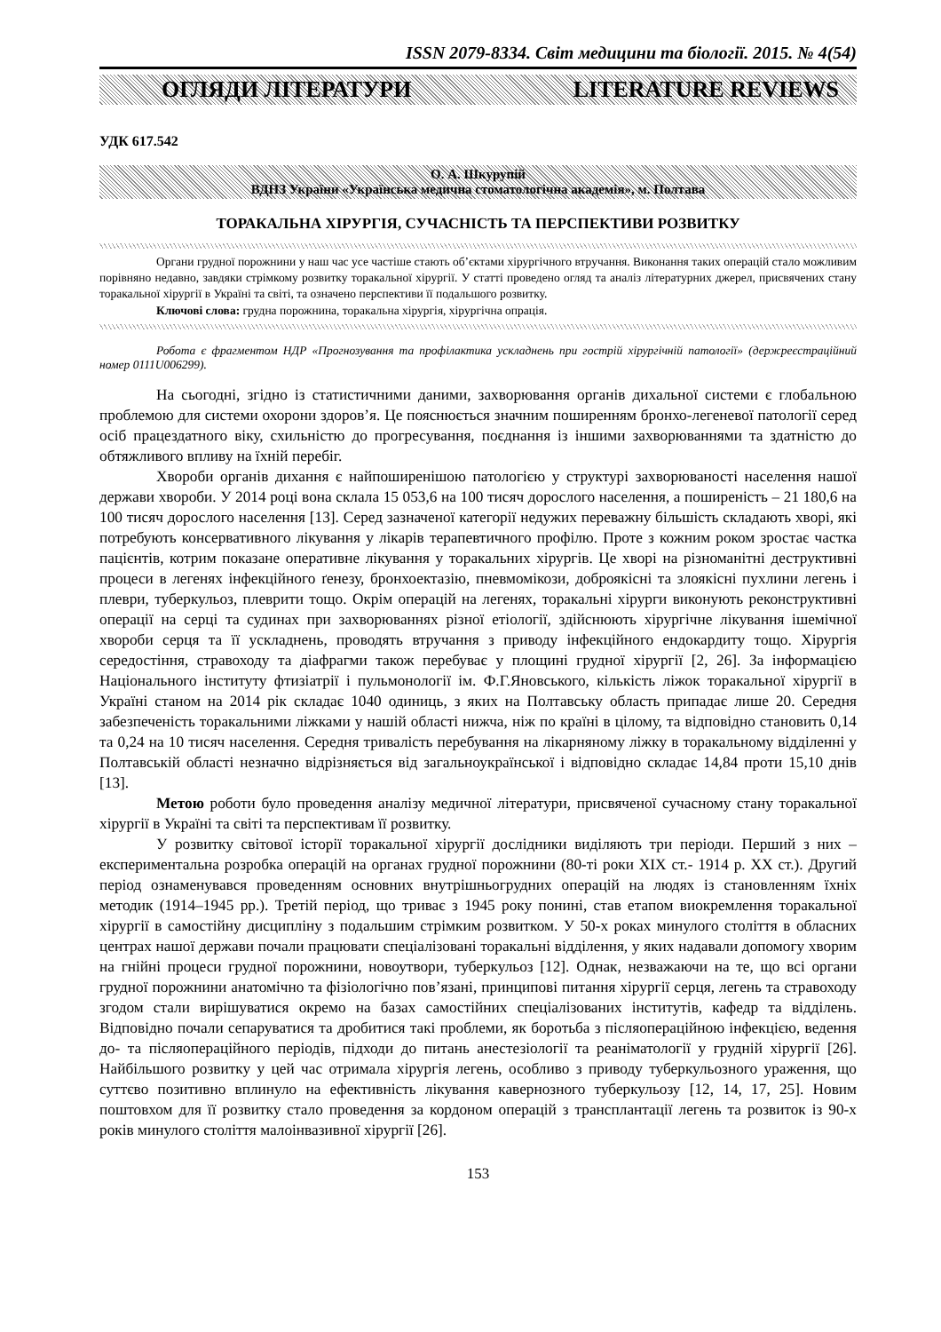ISSN 2079-8334. Світ медицини та біології. 2015. № 4(54)
ОГЛЯДИ ЛІТЕРАТУРИ LITERATURE REVIEWS
УДК 617.542
О. А. Шкурупій
ВДНЗ України «Українська медична стоматологічна академія», м. Полтава
ТОРАКАЛЬНА ХІРУРГІЯ, СУЧАСНІСТЬ ТА ПЕРСПЕКТИВИ РОЗВИТКУ
Органи грудної порожнини у наш час усе частіше стають об’єктами хірургічного втручання. Виконання таких операцій стало можливим порівняно недавно, завдяки стрімкому розвитку торакальної хірургії. У статті проведено огляд та аналіз літературних джерел, присвячених стану торакальної хірургії в Україні та світі, та означено перспективи її подальшого розвитку.
Ключові слова: грудна порожнина, торакальна хірургія, хірургічна опрація.
Робота є фрагментом НДР «Прогнозування та профілактика ускладнень при гострій хірургічній патології» (держреєстраційний номер 0111U006299).
На сьогодні, згідно із статистичними даними, захворювання органів дихальної системи є глобальною проблемою для системи охорони здоров’я. Це пояснюється значним поширенням бронхо-легеневої патології серед осіб працездатного віку, схильністю до прогресування, поєднання із іншими захворюваннями та здатністю до обтяжливого впливу на їхній перебіг.
Хвороби органів дихання є найпоширенішою патологією у структурі захворюваності населення нашої держави хвороби. У 2014 році вона склала 15 053,6 на 100 тисяч дорослого населення, а поширеність – 21 180,6 на 100 тисяч дорослого населення [13]. Серед зазначеної категорії недужих переважну більшість складають хворі, які потребують консервативного лікування у лікарів терапевтичного профілю. Проте з кожним роком зростає частка пацієнтів, котрим показане оперативне лікування у торакальних хірургів. Це хворі на різноманітні деструктивні процеси в легенях інфекційного ґенезу, бронхоектазію, пневмомікози, доброякісні та злоякісні пухлини легень і плеври, туберкульоз, плеврити тощо. Окрім операцій на легенях, торакальні хірурги виконують реконструктивні операції на серці та судинах при захворюваннях різної етіології, здійснюють хірургічне лікування ішемічної хвороби серця та її ускладнень, проводять втручання з приводу інфекційного ендокардиту тощо. Хірургія середостіння, стравоходу та діафрагми також перебуває у площині грудної хірургії [2, 26]. За інформацією Національного інституту фтизіатрії і пульмонології ім. Ф.Г.Яновського, кількість ліжок торакальної хірургії в Україні станом на 2014 рік складає 1040 одиниць, з яких на Полтавську область припадає лише 20. Середня забезпеченість торакальними ліжками у нашій області нижча, ніж по країні в цілому, та відповідно становить 0,14 та 0,24 на 10 тисяч населення. Середня тривалість перебування на лікарняному ліжку в торакальному відділенні у Полтавській області незначно відрізняється від загальноукраїнської і відповідно складає 14,84 проти 15,10 днів [13].
Метою роботи було проведення аналізу медичної літератури, присвяченої сучасному стану торакальної хірургії в Україні та світі та перспективам її розвитку.
У розвитку світової історії торакальної хірургії дослідники виділяють три періоди. Перший з них – експериментальна розробка операцій на органах грудної порожнини (80-ті роки XIX ст.- 1914 р. XX ст.). Другий період ознаменувався проведенням основних внутрішньогрудних операцій на людях із становленням їхніх методик (1914–1945 рр.). Третій період, що триває з 1945 року понині, став етапом виокремлення торакальної хірургії в самостійну дисципліну з подальшим стрімким розвитком. У 50-х роках минулого століття в обласних центрах нашої держави почали працювати спеціалізовані торакальні відділення, у яких надавали допомогу хворим на гнійні процеси грудної порожнини, новоутвори, туберкульоз [12]. Однак, незважаючи на те, що всі органи грудної порожнини анатомічно та фізіологічно пов’язані, принципові питання хірургії серця, легень та стравоходу згодом стали вирішуватися окремо на базах самостійних спеціалізованих інститутів, кафедр та відділень. Відповідно почали сепаруватися та дробитися такі проблеми, як боротьба з післяопераційною інфекцією, ведення до- та післяопераційного періодів, підходи до питань анестезіології та реаніматології у грудній хірургії [26]. Найбільшого розвитку у цей час отримала хірургія легень, особливо з приводу туберкульозного ураження, що суттєво позитивно вплинуло на ефективність лікування кавернозного туберкульозу [12, 14, 17, 25]. Новим поштовхом для її розвитку стало проведення за кордоном операцій з трансплантації легень та розвиток із 90-х років минулого століття малоінвазивної хірургії [26].
153